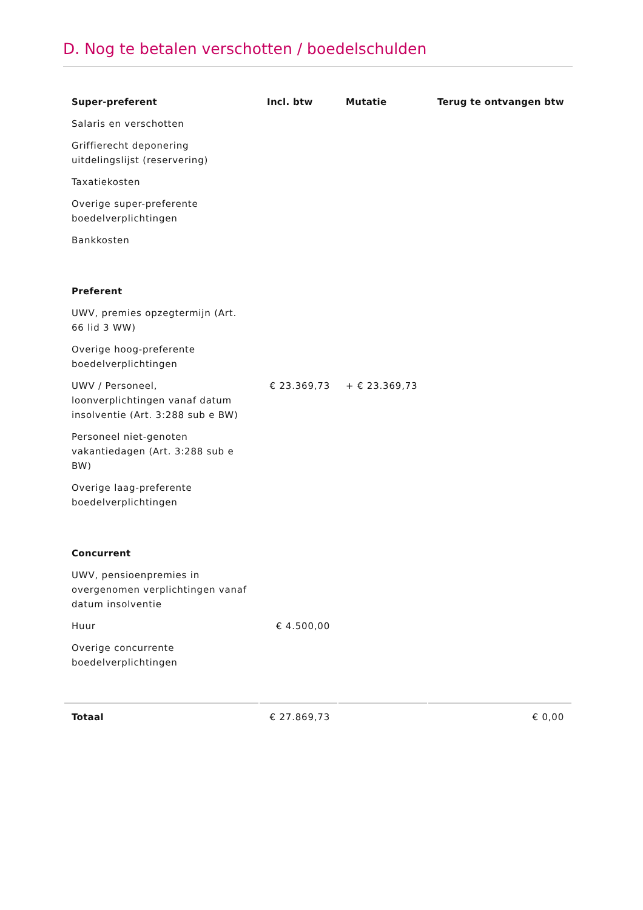D. Nog te betalen verschotten / boedelschulden
| Super-preferent | Incl. btw | Mutatie | Terug te ontvangen btw |
| --- | --- | --- | --- |
| Salaris en verschotten | | | |
| Griffierecht deponering uitdelingslijst (reservering) | | | |
| Taxatiekosten | | | |
| Overige super-preferente boedelverplichtingen | | | |
| Bankkosten | | | |
| Preferent | | | |
| UWV, premies opzegtermijn (Art. 66 lid 3 WW) | | | |
| Overige hoog-preferente boedelverplichtingen | | | |
| UWV / Personeel, loonverplichtingen vanaf datum insolventie (Art. 3:288 sub e BW) | € 23.369,73 | + € 23.369,73 | |
| Personeel niet-genoten vakantiedagen (Art. 3:288 sub e BW) | | | |
| Overige laag-preferente boedelverplichtingen | | | |
| Concurrent | | | |
| UWV, pensioenpremies in overgenomen verplichtingen vanaf datum insolventie | | | |
| Huur | € 4.500,00 | | |
| Overige concurrente boedelverplichtingen | | | |
| Totaal | € 27.869,73 | | € 0,00 |